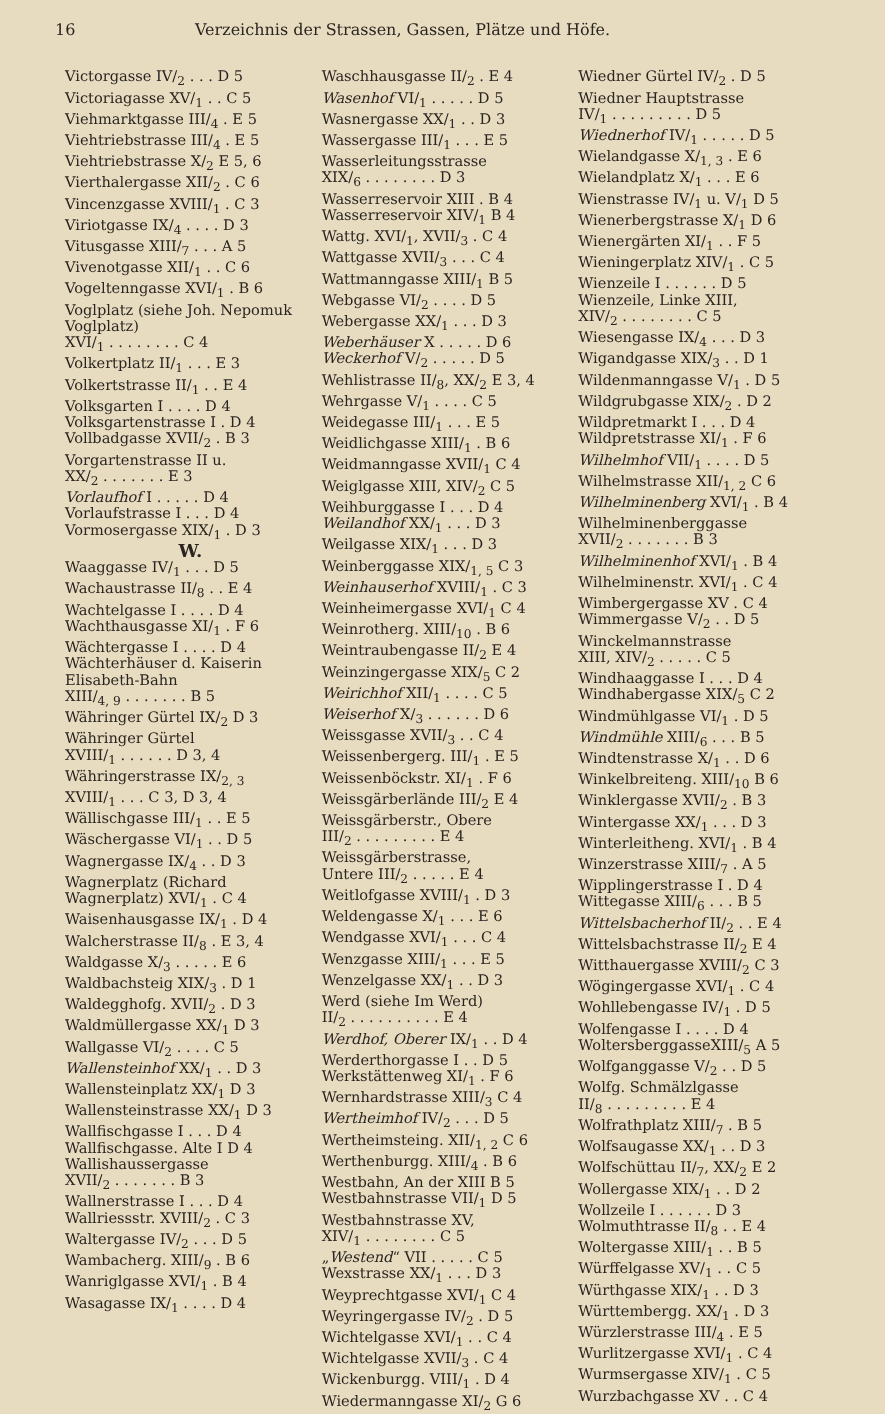16 Verzeichnis der Strassen, Gassen, Plätze und Höfe.
Victorgasse IV/<sub>2</sub> . . . D 5
Victoriagasse XV/<sub>1</sub> . . C 5
Viehmarktgasse III/<sub>4</sub> . E 5
Viehtriebstrasse III/<sub>4</sub> . E 5
Viehtriebstrasse X/<sub>2</sub> E 5, 6
Vierthalergasse XII/<sub>2</sub> . C 6
Vincenzgasse XVIII/<sub>1</sub> . C 3
Viriotgasse IX/<sub>4</sub> . . . . D 3
Vitusgasse XIII/<sub>7</sub> . . . A 5
Vivenotgasse XII/<sub>1</sub> . . C 6
Vogeltenngasse XVI/<sub>1</sub> . B 6
Voglplatz (siehe Joh. Nepomuk Voglplatz)
XVI/<sub>1</sub> . . . . . . . . C 4
Volkertplatz II/<sub>1</sub> . . . E 3
Volkertstrasse II/<sub>1</sub> . . E 4
Volksgarten I . . . . D 4
Volksgartenstrasse I . D 4
Vollbadgasse XVII/<sub>2</sub> . B 3
Vorgartenstrasse II u.
XX/<sub>2</sub> . . . . . . . E 3
Vorlaufhof I . . . . . D 4
Vorlaufstrasse I . . . D 4
Vormosergasse XIX/<sub>1</sub> . D 3
W.
Waaggasse IV/<sub>1</sub> . . . D 5
Wachaustrasse II/<sub>8</sub> . . E 4
Wachtelgasse I . . . . D 4
Wachthausgasse XI/<sub>1</sub> . F 6
Wächtergasse I . . . . D 4
Wächterhäuser d. Kaiserin Elisabeth-Bahn
XIII/<sub>4, 9</sub> . . . . . . . B 5
Währinger Gürtel IX/<sub>2</sub> D 3
Währinger Gürtel
XVIII/<sub>1</sub> . . . . . . D 3, 4
Währingerstrasse IX/<sub>2, 3</sub>
XVIII/<sub>1</sub> . . . C 3, D 3, 4
Wällischgasse III/<sub>1</sub> . . E 5
Wäschergasse VI/<sub>1</sub> . . D 5
Wagnergasse IX/<sub>4</sub> . . D 3
Wagnerplatz (Richard Wagnerplatz) XVI/<sub>1</sub> . C 4
Waisenhausgasse IX/<sub>1</sub> . D 4
Walcherstrasse II/<sub>8</sub> . E 3, 4
Waldgasse X/<sub>3</sub> . . . . . E 6
Waldbachsteig XIX/<sub>3</sub> . D 1
Waldegghofg. XVII/<sub>2</sub> . D 3
Waldmüllergasse XX/<sub>1</sub> D 3
Wallgasse VI/<sub>2</sub> . . . . C 5
Wallensteinhof XX/<sub>1</sub> . . D 3
Wallensteinplatz XX/<sub>1</sub> D 3
Wallensteinstrasse XX/<sub>1</sub> D 3
Wallfischgasse I . . . D 4
Wallfischgasse. Alte I D 4
Wallishaussergasse
XVII/<sub>2</sub> . . . . . . . B 3
Wallnerstrasse I . . . D 4
Wallriessstr. XVIII/<sub>2</sub> . C 3
Waltergasse IV/<sub>2</sub> . . . D 5
Wambacherg. XIII/<sub>9</sub> . B 6
Wanriglgasse XVI/<sub>1</sub> . B 4
Wasagasse IX/<sub>1</sub> . . . . D 4
Waschhausgasse II/<sub>2</sub> . E 4
Wasenhof VI/<sub>1</sub> . . . . . D 5
Wasnergasse XX/<sub>1</sub> . . D 3
Wassergasse III/<sub>1</sub> . . . E 5
Wasserleitungsstrasse
XIX/<sub>6</sub> . . . . . . . . D 3
Wasserreservoir XIII . B 4
Wasserreservoir XIV/<sub>1</sub> B 4
Wattg. XVI/<sub>1</sub>, XVII/<sub>3</sub> . C 4
Wattgasse XVII/<sub>3</sub> . . . C 4
Wattmanngasse XIII/<sub>1</sub> B 5
Webgasse VI/<sub>2</sub> . . . . D 5
Webergasse XX/<sub>1</sub> . . . D 3
Weberhäuser X . . . . . D 6
Weckerhof V/<sub>2</sub> . . . . . D 5
Wehlistrasse II/<sub>8</sub>, XX/<sub>2</sub> E 3, 4
Wehrgasse V/<sub>1</sub> . . . . C 5
Weidegasse III/<sub>1</sub> . . . E 5
Weidlichgasse XIII/<sub>1</sub> . B 6
Weidmanngasse XVII/<sub>1</sub> C 4
Weiglgasse XIII, XIV/<sub>2</sub> C 5
Weihburggasse I . . . D 4
Weilandhof XX/<sub>1</sub> . . . D 3
Weilgasse XIX/<sub>1</sub> . . . D 3
Weinberggasse XIX/<sub>1, 5</sub> C 3
Weinhauserhof XVIII/<sub>1</sub> . C 3
Weinheimergasse XVI/<sub>1</sub> C 4
Weinrotherg. XIII/<sub>10</sub> . B 6
Weintraubengasse II/<sub>2</sub> E 4
Weinzingergasse XIX/<sub>5</sub> C 2
Weirichhof XII/<sub>1</sub> . . . . C 5
Weiserhof X/<sub>3</sub> . . . . . . D 6
Weissgasse XVII/<sub>3</sub> . . C 4
Weissenbergerg. III/<sub>1</sub> . E 5
Weissenböckstr. XI/<sub>1</sub> . F 6
Weissgärberlände III/<sub>2</sub> E 4
Weissgärberstr., Obere
III/<sub>2</sub> . . . . . . . . . E 4
Weissgärberstrasse,
Untere III/<sub>2</sub> . . . . . E 4
Weitlofgasse XVIII/<sub>1</sub> . D 3
Weldengasse X/<sub>1</sub> . . . E 6
Wendgasse XVI/<sub>1</sub> . . . C 4
Wenzgasse XIII/<sub>1</sub> . . . E 5
Wenzelgasse XX/<sub>1</sub> . . D 3
Werd (siehe Im Werd)
II/<sub>2</sub> . . . . . . . . . . E 4
Werdhof, Oberer IX/<sub>1</sub> . . D 4
Werderthorgasse I . . D 5
Werkstättenweg XI/<sub>1</sub> . F 6
Wernhardstrasse XIII/<sub>3</sub> C 4
Wertheimhof IV/<sub>2</sub> . . . D 5
Wertheimsteing. XII/<sub>1, 2</sub> C 6
Werthenburgg. XIII/<sub>4</sub> . B 6
Westbahn, An der XIII B 5
Westbahnstrasse VII/<sub>1</sub> D 5
Westbahnstrasse XV,
XIV/<sub>1</sub> . . . . . . . . C 5
„Westend“ VII . . . . . C 5
Wexstrasse XX/<sub>1</sub> . . . D 3
Weyprechtgasse XVI/<sub>1</sub> C 4
Weyringergasse IV/<sub>2</sub> . D 5
Wichtelgasse XVI/<sub>1</sub> . . C 4
Wichtelgasse XVII/<sub>3</sub> . C 4
Wickenburgg. VIII/<sub>1</sub> . D 4
Wiedermanngasse XI/<sub>2</sub> G 6
Wiedner Gürtel IV/<sub>2</sub> . D 5
Wiedner Hauptstrasse
IV/<sub>1</sub> . . . . . . . . . D 5
Wiednerhof IV/<sub>1</sub> . . . . . D 5
Wielandgasse X/<sub>1, 3</sub> . E 6
Wielandplatz X/<sub>1</sub> . . . E 6
Wienstrasse IV/<sub>1</sub> u. V/<sub>1</sub> D 5
Wienerbergstrasse X/<sub>1</sub> D 6
Wienergärten XI/<sub>1</sub> . . F 5
Wieningerplatz XIV/<sub>1</sub> . C 5
Wienzeile I . . . . . . D 5
Wienzeile, Linke XIII,
XIV/<sub>2</sub> . . . . . . . . C 5
Wiesengasse IX/<sub>4</sub> . . . D 3
Wigandgasse XIX/<sub>3</sub> . . D 1
Wildenmanngasse V/<sub>1</sub> . D 5
Wildgrubgasse XIX/<sub>2</sub> . D 2
Wildpretmarkt I . . . D 4
Wildpretstrasse XI/<sub>1</sub> . F 6
Wilhelmhof VII/<sub>1</sub> . . . . D 5
Wilhelmstrasse XII/<sub>1, 2</sub> C 6
Wilhelminenberg XVI/<sub>1</sub> . B 4
Wilhelminenberggasse
XVII/<sub>2</sub> . . . . . . . B 3
Wilhelminenhof XVI/<sub>1</sub> . B 4
Wilhelminenstr. XVI/<sub>1</sub> . C 4
Wimbergergasse XV . C 4
Wimmergasse V/<sub>2</sub> . . D 5
Winckelmannstrasse
XIII, XIV/<sub>2</sub> . . . . . C 5
Windhaaggasse I . . . D 4
Windhabergasse XIX/<sub>5</sub> C 2
Windmühlgasse VI/<sub>1</sub> . D 5
Windmühle XIII/<sub>6</sub> . . . B 5
Windtenstrasse X/<sub>1</sub> . . D 6
Winkelbreiteng. XIII/<sub>10</sub> B 6
Winklergasse XVII/<sub>2</sub> . B 3
Wintergasse XX/<sub>1</sub> . . . D 3
Winterleitheng. XVI/<sub>1</sub> . B 4
Winzerstrasse XIII/<sub>7</sub> . A 5
Wipplingerstrasse I . D 4
Wittegasse XIII/<sub>6</sub> . . . B 5
Wittelsbacherhof II/<sub>2</sub> . . E 4
Wittelsbachstrasse II/<sub>2</sub> E 4
Witthauergasse XVIII/<sub>2</sub> C 3
Wögingergasse XVI/<sub>1</sub> . C 4
Wohllebengasse IV/<sub>1</sub> . D 5
Wolfengasse I . . . . D 4
WoltersberggasseXIII/<sub>5</sub> A 5
Wolfganggasse V/<sub>2</sub> . . D 5
Wolfg. Schmälzlgasse
II/<sub>8</sub> . . . . . . . . . E 4
Wolfrathplatz XIII/<sub>7</sub> . B 5
Wolfsaugasse XX/<sub>1</sub> . . D 3
Wolfschüttau II/<sub>7</sub>, XX/<sub>2</sub> E 2
Wollergasse XIX/<sub>1</sub> . . D 2
Wollzeile I . . . . . . D 3
Wolmuthtrasse II/<sub>8</sub> . . E 4
Woltergasse XIII/<sub>1</sub> . . B 5
Würffelgasse XV/<sub>1</sub> . . C 5
Würthgasse XIX/<sub>1</sub> . . D 3
Württembergg. XX/<sub>1</sub> . D 3
Würzlerstrasse III/<sub>4</sub> . E 5
Wurlitzergasse XVI/<sub>1</sub> . C 4
Wurmsergasse XIV/<sub>1</sub> . C 5
Wurzbachgasse XV . . C 4